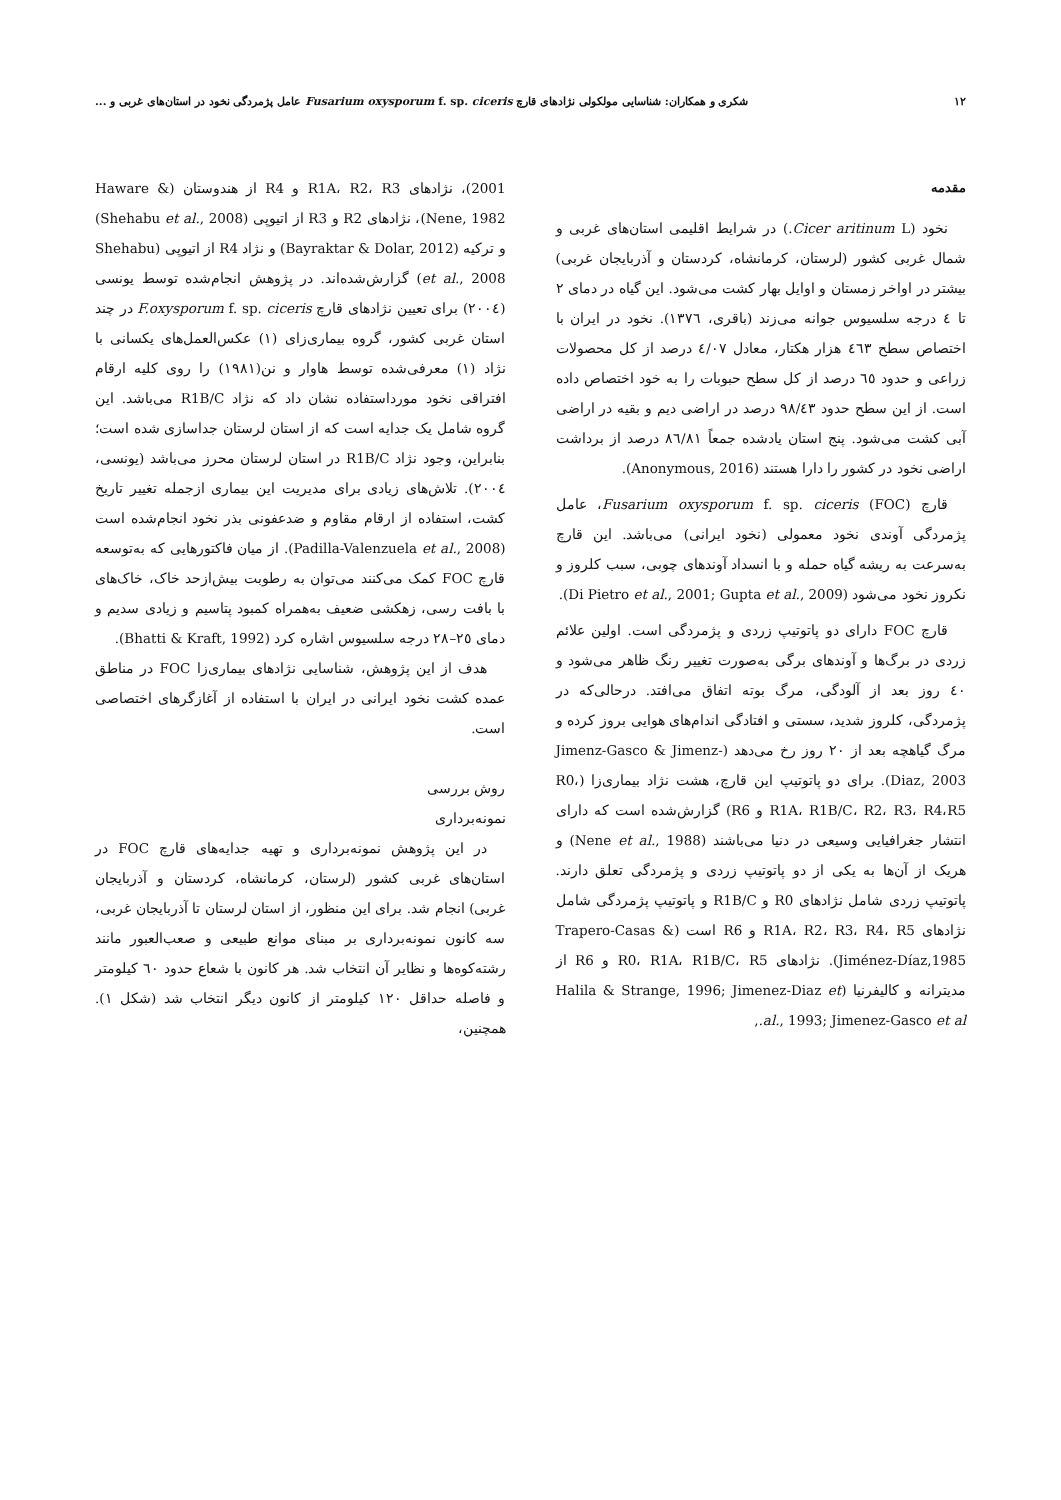۱۲ شکری و همکاران: شناسایی مولکولی نژادهای قارچ Fusarium oxysporum f. sp. ciceris عامل پژمردگی نخود در استان‌های غربی و ...
مقدمه
نخود (Cicer aritinum L.) در شرایط اقلیمی استان‌های غربی و شمال غربی کشور (لرستان، کرمانشاه، کردستان و آذربایجان غربی) بیشتر در اواخر زمستان و اوایل بهار کشت می‌شود. این گیاه در دمای ۲ تا ٤ درجه سلسیوس جوانه می‌زند (باقری، ١٣٧٦). نخود در ایران با اختصاص سطح ٤٦٣ هزار هکتار، معادل ٤/٠٧ درصد از کل محصولات زراعی و حدود ٦٥ درصد از کل سطح حبوبات را به خود اختصاص داده است. از این سطح حدود ٩٨/٤٣ درصد در اراضی دیم و بقیه در اراضی آبی کشت می‌شود. پنج استان یادشده جمعاً ٨٦/٨١ درصد از برداشت اراضی نخود در کشور را دارا هستند (Anonymous, 2016).
قارچ Fusarium oxysporum f. sp. ciceris (FOC)، عامل پژمردگی آوندی نخود معمولی (نخود ایرانی) می‌باشد. این قارچ به‌سرعت به ریشه گیاه حمله و با انسداد آوندهای چوبی، سبب کلروز و نکروز نخود می‌شود (Di Pietro et al., 2001; Gupta et al., 2009).
قارچ FOC دارای دو پاتوتیپ زردی و پژمردگی است. اولین علائم زردی در برگ‌ها و آوندهای برگی به‌صورت تغییر رنگ ظاهر می‌شود و ٤٠ روز بعد از آلودگی، مرگ بوته اتفاق می‌افتد. درحالی‌که در پژمردگی، کلروز شدید، سستی و افتادگی اندام‌های هوایی بروز کرده و مرگ گیاهچه بعد از ٢٠ روز رخ می‌دهد (Jimenz-Gasco & Jimenz-Diaz, 2003). برای دو پاتوتیپ این قارچ، هشت نژاد بیماری‌زا (R0، R1A، R1B/C، R2، R3، R4،R5 و R6) گزارش‌شده است که دارای انتشار جغرافیایی وسیعی در دنیا می‌باشند (Nene et al., 1988) و هریک از آن‌ها به یکی از دو پاتوتیپ زردی و پژمردگی تعلق دارند. پاتوتیپ زردی شامل نژادهای R0 و R1B/C و پاتوتیپ پژمردگی شامل نژادهای R1A، R2، R3، R4، R5 و R6 است (Trapero-Casas & Jiménez-Díaz,1985). نژادهای R0، R1A، R1B/C، R5 و R6 از مدیترانه و کالیفرنیا (Halila & Strange, 1996; Jimenez-Diaz et al., 1993; Jimenez-Gasco et al.,
2001)، نژادهای R1A، R2، R3 و R4 از هندوستان (Haware & Nene, 1982)، نژادهای R2 و R3 از اتیوپی (Shehabu et al., 2008) و ترکیه (Bayraktar & Dolar, 2012) و نژاد R4 از اتیوپی (Shehabu et al., 2008) گزارش‌شده‌اند. در پژوهش انجام‌شده توسط یونسی (٢٠٠٤) برای تعیین نژادهای قارچ F.oxysporum f. sp. ciceris در چند استان غربی کشور، گروه بیماری‌زای (١) عکس‌العمل‌های یکسانی با نژاد (١) معرفی‌شده توسط هاوار و نن(١٩٨١) را روی کلیه ارقام افتراقی نخود مورداستفاده نشان داد که نژاد R1B/C می‌باشد. این گروه شامل یک جدایه است که از استان لرستان جداسازی شده است؛ بنابراین، وجود نژاد R1B/C در استان لرستان محرز می‌باشد (یونسی، ٢٠٠٤). تلاش‌های زیادی برای مدیریت این بیماری ازجمله تغییر تاریخ کشت، استفاده از ارقام مقاوم و ضدعفونی بذر نخود انجام‌شده است (Padilla-Valenzuela et al., 2008). از میان فاکتورهایی که به‌توسعه قارچ FOC کمک می‌کنند می‌توان به رطوبت بیش‌ازحد خاک، خاک‌های با بافت رسی، زهکشی ضعیف به‌همراه کمبود پتاسیم و زیادی سدیم و دمای ٢٥–٢٨ درجه سلسیوس اشاره کرد (Bhatti & Kraft, 1992).
هدف از این پژوهش، شناسایی نژادهای بیماری‌زا FOC در مناطق عمده کشت نخود ایرانی در ایران با استفاده از آغازگرهای اختصاصی است.
روش بررسی
نمونه‌برداری
در این پژوهش نمونه‌برداری و تهیه جدایه‌های قارچ FOC در استان‌های غربی کشور (لرستان، کرمانشاه، کردستان و آذربایجان غربی) انجام شد. برای این منظور، از استان لرستان تا آذربایجان غربی، سه کانون نمونه‌برداری بر مبنای موانع طبیعی و صعب‌العبور مانند رشته‌کوه‌ها و نظایر آن انتخاب شد. هر کانون با شعاع حدود ٦٠ کیلومتر و فاصله حداقل ١٢٠ کیلومتر از کانون دیگر انتخاب شد (شکل ١). همچنین،